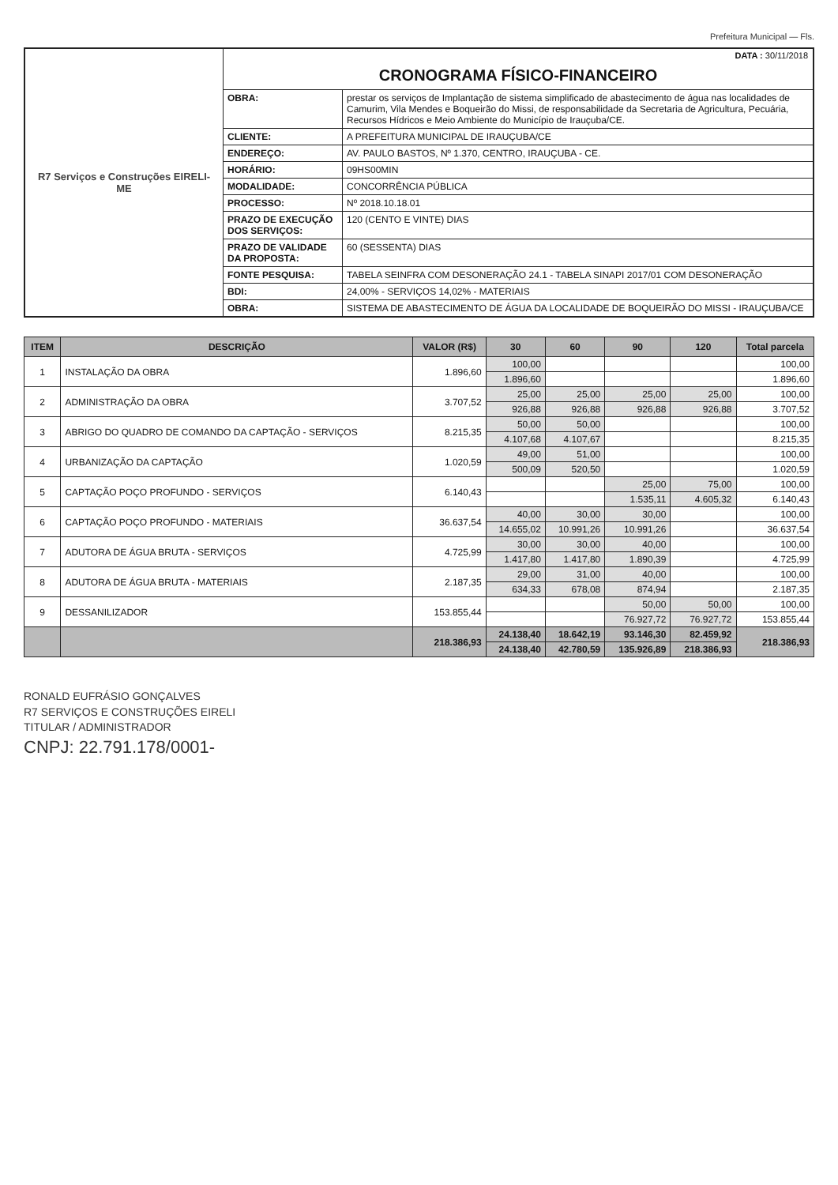Prefeitura Municipal — Fls.
R7 Serviços e Construções EIRELI-ME
DATA : 30/11/2018
CRONOGRAMA FÍSICO-FINANCEIRO
| OBRA: | prestar os serviços de Implantação de sistema simplificado de abastecimento de água nas localidades de Camurim, Vila Mendes e Boqueirão do Missi, de responsabilidade da Secretaria de Agricultura, Pecuária, Recursos Hídricos e Meio Ambiente do Município de Irauçuba/CE. |
| CLIENTE: | A PREFEITURA MUNICIPAL DE IRAUÇUBA/CE |
| ENDEREÇO: | AV. PAULO BASTOS, Nº 1.370, CENTRO, IRAUÇUBA - CE. |
| HORÁRIO: | 09HS00MIN |
| MODALIDADE: | CONCORRÊNCIA PÚBLICA |
| PROCESSO: | Nº 2018.10.18.01 |
| PRAZO DE EXECUÇÃO DOS SERVIÇOS: | 120 (CENTO E VINTE) DIAS |
| PRAZO DE VALIDADE DA PROPOSTA: | 60 (SESSENTA) DIAS |
| FONTE PESQUISA: | TABELA SEINFRA COM DESONERAÇÃO 24.1 - TABELA SINAPI 2017/01 COM DESONERAÇÃO |
| BDI: | 24,00% - SERVIÇOS 14,02% - MATERIAIS |
| OBRA: | SISTEMA DE ABASTECIMENTO DE ÁGUA DA LOCALIDADE DE BOQUEIRÃO DO MISSI - IRAUÇUBA/CE |
| ITEM | DESCRIÇÃO | VALOR (R$) | 30 | 60 | 90 | 120 | Total parcela |
| --- | --- | --- | --- | --- | --- | --- | --- |
| 1 | INSTALAÇÃO DA OBRA | 1.896,60 | 100,00 | | | | 100,00 |
| | | | 1.896,60 | | | | 1.896,60 |
| 2 | ADMINISTRAÇÃO DA OBRA | 3.707,52 | 25,00 | 25,00 | 25,00 | 25,00 | 100,00 |
| | | | 926,88 | 926,88 | 926,88 | 926,88 | 3.707,52 |
| 3 | ABRIGO DO QUADRO DE COMANDO DA CAPTAÇÃO - SERVIÇOS | 8.215,35 | 50,00 | 50,00 | | | 100,00 |
| | | | 4.107,68 | 4.107,67 | | | 8.215,35 |
| 4 | URBANIZAÇÃO DA CAPTAÇÃO | 1.020,59 | 49,00 | 51,00 | | | 100,00 |
| | | | 500,09 | 520,50 | | | 1.020,59 |
| 5 | CAPTAÇÃO POÇO PROFUNDO - SERVIÇOS | 6.140,43 | | | 25,00 | 75,00 | 100,00 |
| | | | | | 1.535,11 | 4.605,32 | 6.140,43 |
| 6 | CAPTAÇÃO POÇO PROFUNDO - MATERIAIS | 36.637,54 | 40,00 | 30,00 | 30,00 | | 100,00 |
| | | | 14.655,02 | 10.991,26 | 10.991,26 | | 36.637,54 |
| 7 | ADUTORA DE ÁGUA BRUTA - SERVIÇOS | 4.725,99 | 30,00 | 30,00 | 40,00 | | 100,00 |
| | | | 1.417,80 | 1.417,80 | 1.890,39 | | 4.725,99 |
| 8 | ADUTORA DE ÁGUA BRUTA - MATERIAIS | 2.187,35 | 29,00 | 31,00 | 40,00 | | 100,00 |
| | | | 634,33 | 678,08 | 874,94 | | 2.187,35 |
| 9 | DESSANILIZADOR | 153.855,44 | | | 50,00 | 50,00 | 100,00 |
| | | | | | 76.927,72 | 76.927,72 | 153.855,44 |
| | | 218.386,93 | 24.138,40 | 18.642,19 | 93.146,30 | 82.459,92 | 218.386,93 |
| | | | 24.138,40 | 42.780,59 | 135.926,89 | 218.386,93 | |
RONALD EUFRÁSIO GONÇALVES
R7 SERVIÇOS E CONSTRUÇÕES EIRELI
TITULAR / ADMINISTRADOR
CNPJ: 22.791.178/0001-